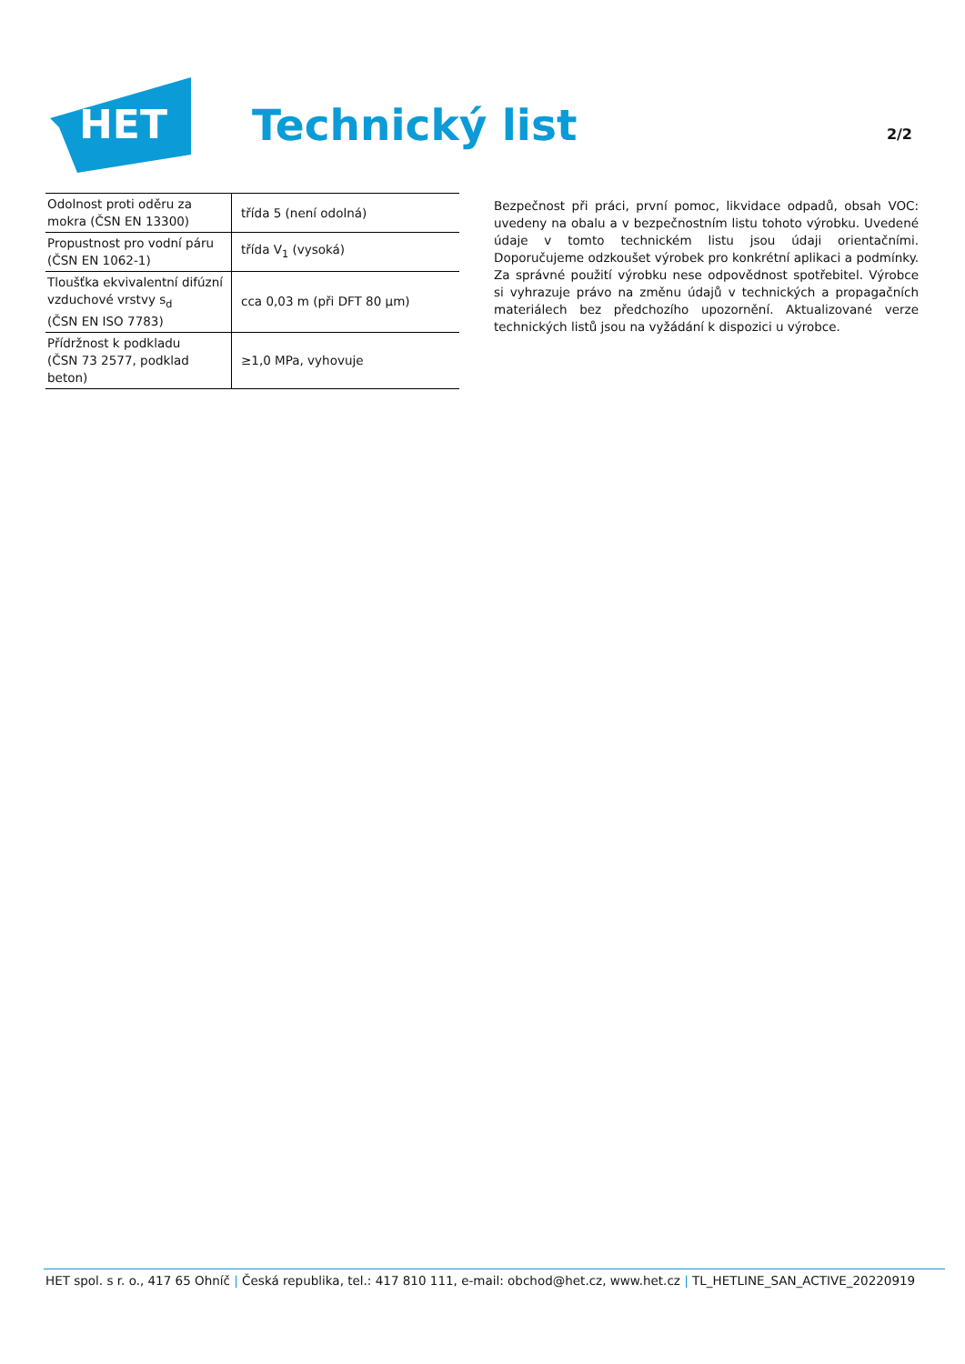HET
Technický list
2/2
| Odolnost proti oděru za mokra (ČSN EN 13300) | třída 5 (není odolná) |
| Propustnost pro vodní páru (ČSN EN 1062-1) | třída V<sub>1</sub> (vysoká) |
| Tloušťka ekvivalentní difúzní vzduchové vrstvy s<sub>d</sub> (ČSN EN ISO 7783) | cca 0,03 m (při DFT 80 µm) |
| Přídržnost k podkladu (ČSN 73 2577, podklad beton) | ≥1,0 MPa, vyhovuje |
Bezpečnost při práci, první pomoc, likvidace odpadů, obsah VOC: uvedeny na obalu a v bezpečnostním listu tohoto výrobku. Uvedené údaje v tomto technickém listu jsou údaji orientačními. Doporučujeme odzkoušet výrobek pro konkrétní aplikaci a podmínky. Za správné použití výrobku nese odpovědnost spotřebitel. Výrobce si vyhrazuje právo na změnu údajů v technických a propagačních materiálech bez předchozího upozornění. Aktualizované verze technických listů jsou na vyžádání k dispozici u výrobce.
HET spol. s r. o., 417 65 Ohníč | Česká republika, tel.: 417 810 111, e-mail: obchod@het.cz, www.het.cz | TL_HETLINE_SAN_ACTIVE_20220919